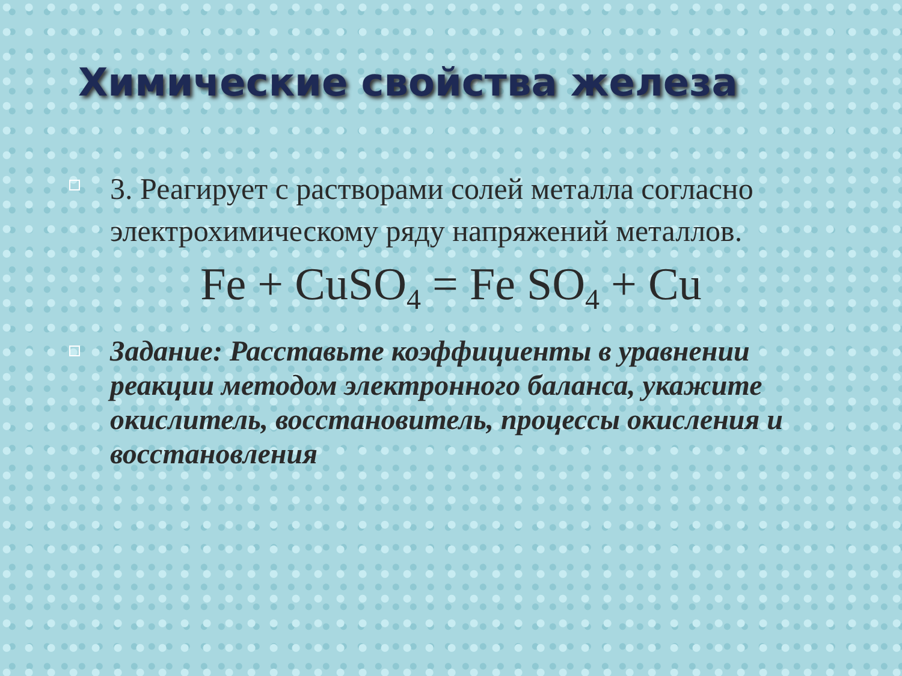Химические свойства железа
3. Реагирует с растворами солей металла согласно электрохимическому ряду напряжений металлов.
Fe + CuSO<sub>4</sub> = Fe SO<sub>4</sub> + Cu
Задание: Расставьте коэффициенты в уравнении реакции методом электронного баланса, укажите окислитель, восстановитель, процессы окисления и восстановления